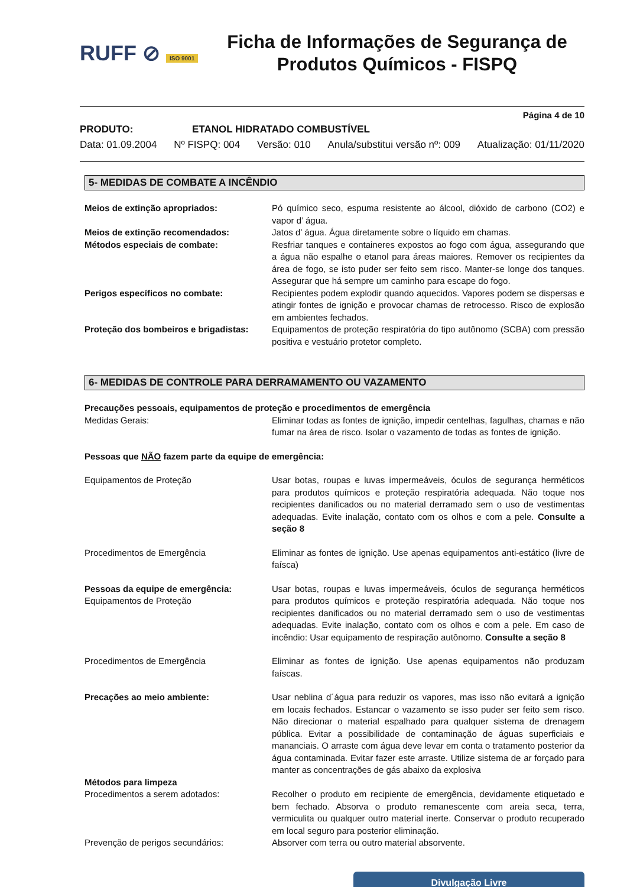RUFF ⊘ ISO 9001
Ficha de Informações de Segurança de Produtos Químicos - FISPQ
Página 4 de 10
PRODUTO: ETANOL HIDRATADO COMBUSTÍVEL
Data: 01.09.2004 Nº FISPQ: 004 Versão: 010 Anula/substitui versão nº: 009 Atualização: 01/11/2020
5- MEDIDAS DE COMBATE A INCÊNDIO
Meios de extinção apropriados: Pó químico seco, espuma resistente ao álcool, dióxido de carbono (CO2) e vapor d’ água.
Meios de extinção recomendados: Jatos d’ água. Água diretamente sobre o líquido em chamas.
Métodos especiais de combate: Resfriar tanques e containeres expostos ao fogo com água, assegurando que a água não espalhe o etanol para áreas maiores. Remover os recipientes da área de fogo, se isto puder ser feito sem risco. Manter-se longe dos tanques. Assegurar que há sempre um caminho para escape do fogo.
Perigos específicos no combate: Recipientes podem explodir quando aquecidos. Vapores podem se dispersas e atingir fontes de ignição e provocar chamas de retrocesso. Risco de explosão em ambientes fechados.
Proteção dos bombeiros e brigadistas:
Equipamentos de proteção respiratória do tipo autônomo (SCBA) com pressão positiva e vestuário protetor completo.
6- MEDIDAS DE CONTROLE PARA DERRAMAMENTO OU VAZAMENTO
Precauções pessoais, equipamentos de proteção e procedimentos de emergência
Medidas Gerais: Eliminar todas as fontes de ignição, impedir centelhas, fagulhas, chamas e não fumar na área de risco. Isolar o vazamento de todas as fontes de ignição.
Pessoas que NÃO fazem parte da equipe de emergência:
Equipamentos de Proteção Usar botas, roupas e luvas impermeáveis, óculos de segurança herméticos para produtos químicos e proteção respiratória adequada. Não toque nos recipientes danificados ou no material derramado sem o uso de vestimentas adequadas. Evite inalação, contato com os olhos e com a pele. Consulte a seção 8
Procedimentos de Emergência Eliminar as fontes de ignição. Use apenas equipamentos anti-estático (livre de faísca)
Pessoas da equipe de emergência:
Equipamentos de Proteção
Usar botas, roupas e luvas impermeáveis, óculos de segurança herméticos para produtos químicos e proteção respiratória adequada. Não toque nos recipientes danificados ou no material derramado sem o uso de vestimentas adequadas. Evite inalação, contato com os olhos e com a pele. Em caso de incêndio: Usar equipamento de respiração autônomo. Consulte a seção 8
Procedimentos de Emergência Eliminar as fontes de ignição. Use apenas equipamentos não produzam faíscas.
Precações ao meio ambiente: Usar neblina d´água para reduzir os vapores, mas isso não evitará a ignição em locais fechados. Estancar o vazamento se isso puder ser feito sem risco. Não direcionar o material espalhado para qualquer sistema de drenagem pública. Evitar a possibilidade de contaminação de águas superficiais e mananciais. O arraste com água deve levar em conta o tratamento posterior da água contaminada. Evitar fazer este arraste. Utilize sistema de ar forçado para manter as concentrações de gás abaixo da explosiva
Métodos para limpeza
Procedimentos a serem adotados: Recolher o produto em recipiente de emergência, devidamente etiquetado e bem fechado. Absorva o produto remanescente com areia seca, terra, vermiculita ou qualquer outro material inerte. Conservar o produto recuperado em local seguro para posterior eliminação.
Prevenção de perigos secundários: Absorver com terra ou outro material absorvente.
Divulgação Livre